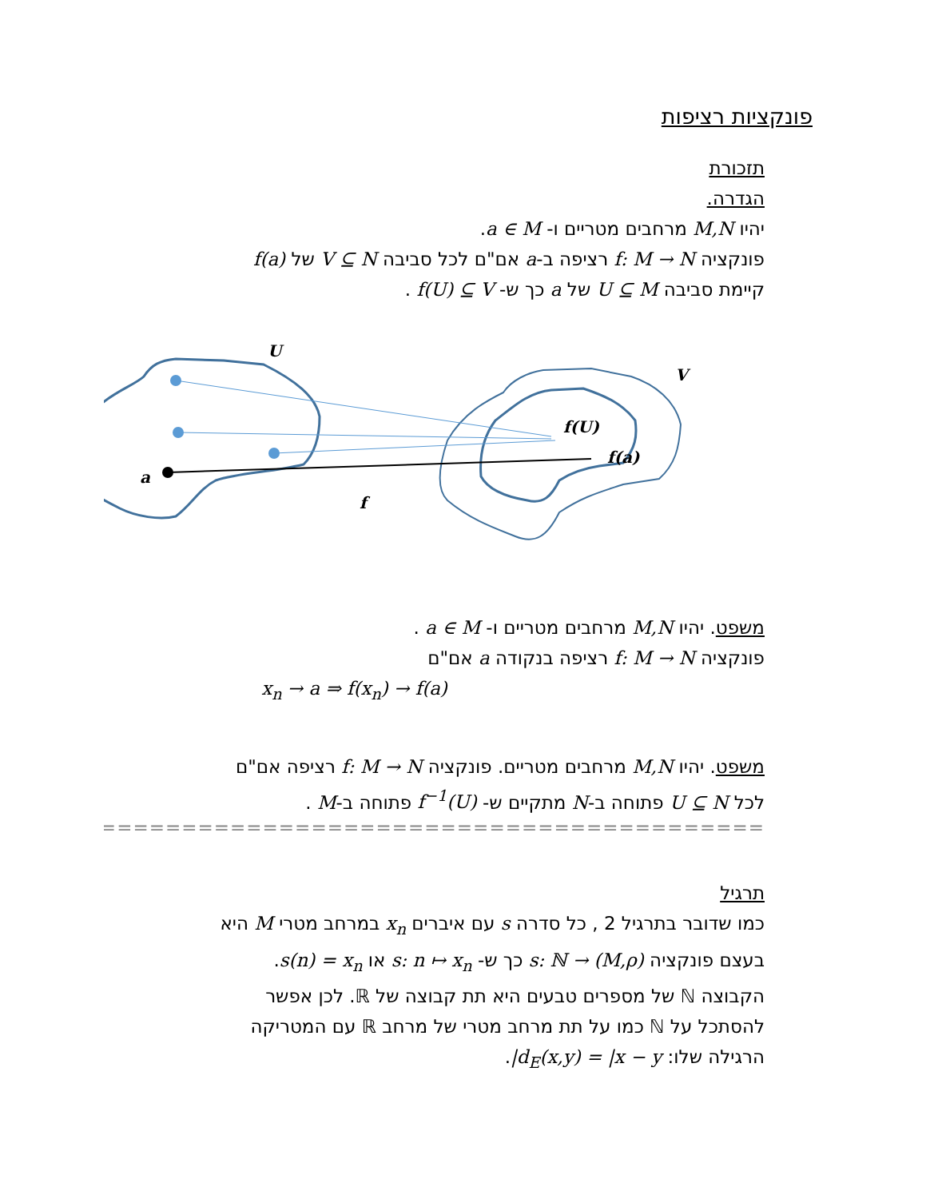פונקציות רציפות
תזכורת
הגדרה.
יהיו M,N מרחבים מטריים ו- a ∈ M.
פונקציה f: M → N רציפה ב-a אם"ם לכל סביבה V ⊆ N של f(a)
קיימת סביבה U ⊆ M של a כך ש- f(U) ⊆ V .
U
V
f(U)
f(a)
a
f
משפט. יהיו M,N מרחבים מטריים ו- a ∈ M .
פונקציה f: M → N רציפה בנקודה a אם"ם
x<sub>n</sub> → a ⇒ f(x<sub>n</sub>) → f(a)
משפט. יהיו M,N מרחבים מטריים. פונקציה f: M → N רציפה אם"ם
לכל U ⊆ N פתוחה ב-N מתקיים ש- f<sup>−1</sup>(U) פתוחה ב-M .
==========================================================
תרגיל
כמו שדובר בתרגיל 2 , כל סדרה s עם איברים x<sub>n</sub> במרחב מטרי M היא
בעצם פונקציה s: ℕ → (M,ρ) כך ש- s: n ↦ x<sub>n</sub> או s(n) = x<sub>n</sub>.
הקבוצה ℕ של מספרים טבעים היא תת קבוצה של ℝ. לכן אפשר
להסתכל על ℕ כמו על תת מרחב מטרי של מרחב ℝ עם המטריקה
הרגילה שלו: d<sub>E</sub>(x,y) = |x − y|.